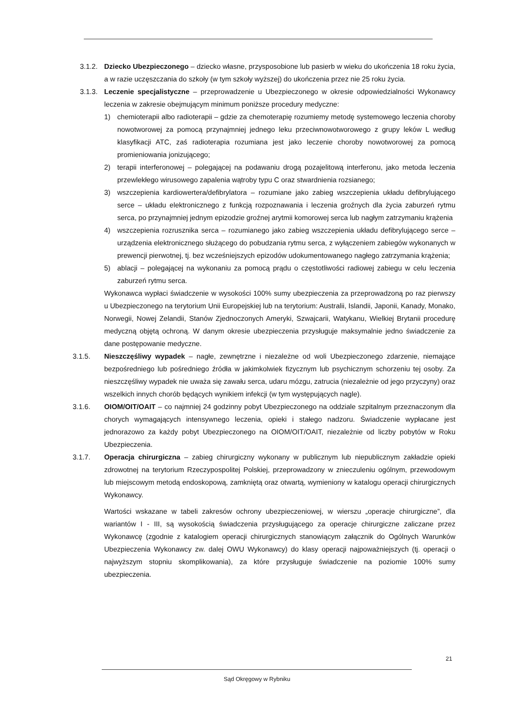3.1.2. Dziecko Ubezpieczonego – dziecko własne, przysposobione lub pasierb w wieku do ukończenia 18 roku życia, a w razie uczęszczania do szkoły (w tym szkoły wyższej) do ukończenia przez nie 25 roku życia.
3.1.3. Leczenie specjalistyczne – przeprowadzenie u Ubezpieczonego w okresie odpowiedzialności Wykonawcy leczenia w zakresie obejmującym minimum poniższe procedury medyczne:
1) chemioterapii albo radioterapii – gdzie za chemoterapię rozumiemy metodę systemowego leczenia choroby nowotworowej za pomocą przynajmniej jednego leku przeciwnowotworowego z grupy leków L według klasyfikacji ATC, zaś radioterapia rozumiana jest jako leczenie choroby nowotworowej za pomocą promieniowania jonizującego;
2) terapii interferonowej – polegającej na podawaniu drogą pozajelitową interferonu, jako metoda leczenia przewlekłego wirusowego zapalenia wątroby typu C oraz stwardnienia rozsianego;
3) wszczepienia kardiowertera/defibrylatora – rozumiane jako zabieg wszczepienia układu defibrylującego serce – układu elektronicznego z funkcją rozpoznawania i leczenia groźnych dla życia zaburzeń rytmu serca, po przynajmniej jednym epizodzie groźnej arytmii komorowej serca lub nagłym zatrzymaniu krążenia
4) wszczepienia rozrusznika serca – rozumianego jako zabieg wszczepienia układu defibrylującego serce – urządzenia elektronicznego służącego do pobudzania rytmu serca, z wyłączeniem zabiegów wykonanych w prewencji pierwotnej, tj. bez wcześniejszych epizodów udokumentowanego nagłego zatrzymania krążenia;
5) ablacji – polegającej na wykonaniu za pomocą prądu o częstotliwości radiowej zabiegu w celu leczenia zaburzeń rytmu serca.
Wykonawca wypłaci świadczenie w wysokości 100% sumy ubezpieczenia za przeprowadzoną po raz pierwszy u Ubezpieczonego na terytorium Unii Europejskiej lub na terytorium: Australii, Islandii, Japonii, Kanady, Monako, Norwegii, Nowej Zelandii, Stanów Zjednoczonych Ameryki, Szwajcarii, Watykanu, Wielkiej Brytanii procedurę medyczną objętą ochroną. W danym okresie ubezpieczenia przysługuje maksymalnie jedno świadczenie za dane postępowanie medyczne.
3.1.5. Nieszczęśliwy wypadek – nagłe, zewnętrzne i niezależne od woli Ubezpieczonego zdarzenie, niemające bezpośredniego lub pośredniego źródła w jakimkolwiek fizycznym lub psychicznym schorzeniu tej osoby. Za nieszczęśliwy wypadek nie uważa się zawału serca, udaru mózgu, zatrucia (niezależnie od jego przyczyny) oraz wszelkich innych chorób będących wynikiem infekcji (w tym występujących nagle).
3.1.6. OIOM/OIT/OAIT – co najmniej 24 godzinny pobyt Ubezpieczonego na oddziale szpitalnym przeznaczonym dla chorych wymagających intensywnego leczenia, opieki i stałego nadzoru. Świadczenie wypłacane jest jednorazowo za każdy pobyt Ubezpieczonego na OIOM/OIT/OAIT, niezależnie od liczby pobytów w Roku Ubezpieczenia.
3.1.7. Operacja chirurgiczna – zabieg chirurgiczny wykonany w publicznym lub niepublicznym zakładzie opieki zdrowotnej na terytorium Rzeczypospolitej Polskiej, przeprowadzony w znieczuleniu ogólnym, przewodowym lub miejscowym metodą endoskopową, zamkniętą oraz otwartą, wymieniony w katalogu operacji chirurgicznych Wykonawcy.
Wartości wskazane w tabeli zakresów ochrony ubezpieczeniowej, w wierszu „operacje chirurgiczne”, dla wariantów I - III, są wysokością świadczenia przysługującego za operacje chirurgiczne zaliczane przez Wykonawcę (zgodnie z katalogiem operacji chirurgicznych stanowiącym załącznik do Ogólnych Warunków Ubezpieczenia Wykonawcy zw. dalej OWU Wykonawcy) do klasy operacji najpoważniejszych (tj. operacji o najwyższym stopniu skomplikowania), za które przysługuje świadczenie na poziomie 100% sumy ubezpieczenia.
21
Sąd Okręgowy w Rybniku